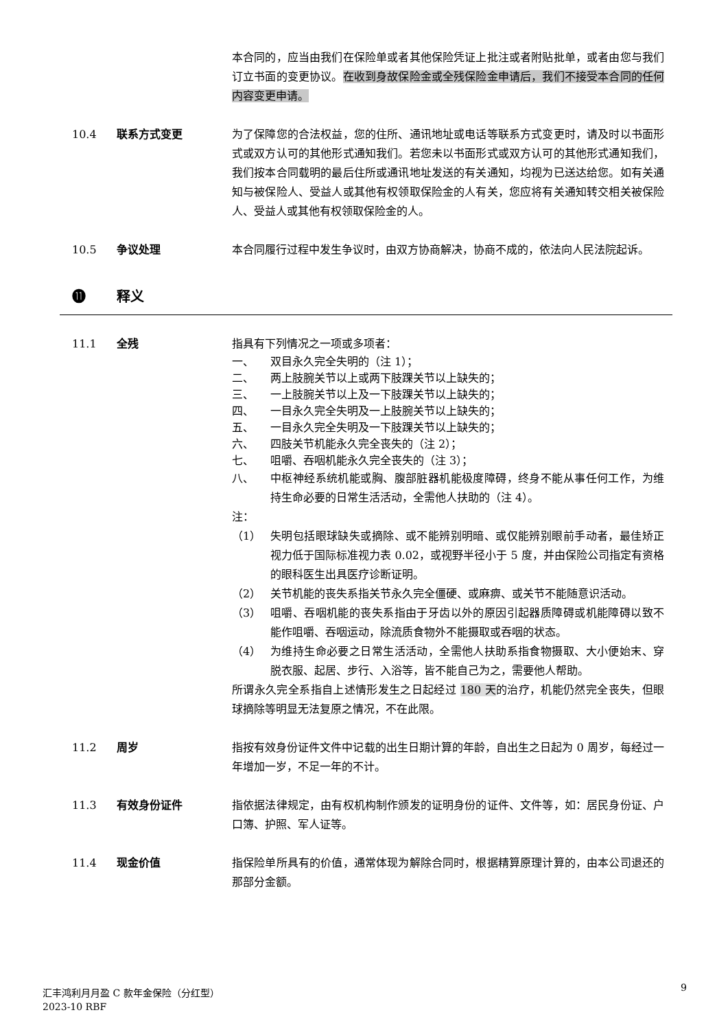本合同的，应当由我们在保险单或者其他保险凭证上批注或者附贴批单，或者由您与我们订立书面的变更协议。在收到身故保险金或全残保险金申请后，我们不接受本合同的任何内容变更申请。
10.4 联系方式变更 为了保障您的合法权益，您的住所、通讯地址或电话等联系方式变更时，请及时以书面形式或双方认可的其他形式通知我们。若您未以书面形式或双方认可的其他形式通知我们，我们按本合同载明的最后住所或通讯地址发送的有关通知，均视为已送达给您。如有关通知与被保险人、受益人或其他有权领取保险金的人有关，您应将有关通知转交相关被保险人、受益人或其他有权领取保险金的人。
10.5 争议处理 本合同履行过程中发生争议时，由双方协商解决，协商不成的，依法向人民法院起诉。
⓫ 释义
11.1 全残 指具有下列情况之一项或多项者：
一、 双目永久完全失明的（注 1）；
二、 两上肢腕关节以上或两下肢踝关节以上缺失的；
三、 一上肢腕关节以上及一下肢踝关节以上缺失的；
四、 一目永久完全失明及一上肢腕关节以上缺失的；
五、 一目永久完全失明及一下肢踝关节以上缺失的；
六、 四肢关节机能永久完全丧失的（注 2）；
七、 咀嚼、吞咽机能永久完全丧失的（注 3）；
八、 中枢神经系统机能或胸、腹部脏器机能极度障碍，终身不能从事任何工作，为维持生命必要的日常生活活动，全需他人扶助的（注 4）。
注：
（1） 失明包括眼球缺失或摘除、或不能辨别明暗、或仅能辨别眼前手动者，最佳矫正视力低于国际标准视力表 0.02，或视野半径小于 5 度，并由保险公司指定有资格的眼科医生出具医疗诊断证明。
（2） 关节机能的丧失系指关节永久完全僵硬、或麻痹、或关节不能随意识活动。
（3） 咀嚼、吞咽机能的丧失系指由于牙齿以外的原因引起器质障碍或机能障碍以致不能作咀嚼、吞咽运动，除流质食物外不能摄取或吞咽的状态。
（4） 为维持生命必要之日常生活活动，全需他人扶助系指食物摄取、大小便始末、穿脱衣服、起居、步行、入浴等，皆不能自己为之，需要他人帮助。
所谓永久完全系指自上述情形发生之日起经过 180 天的治疗，机能仍然完全丧失，但眼球摘除等明显无法复原之情况，不在此限。
11.2 周岁 指按有效身份证件文件中记载的出生日期计算的年龄，自出生之日起为 0 周岁，每经过一年增加一岁，不足一年的不计。
11.3 有效身份证件 指依据法律规定，由有权机构制作颁发的证明身份的证件、文件等，如：居民身份证、户口簿、护照、军人证等。
11.4 现金价值 指保险单所具有的价值，通常体现为解除合同时，根据精算原理计算的，由本公司退还的那部分金额。
9
汇丰鸿利月月盈 C 款年金保险（分红型）
2023-10 RBF